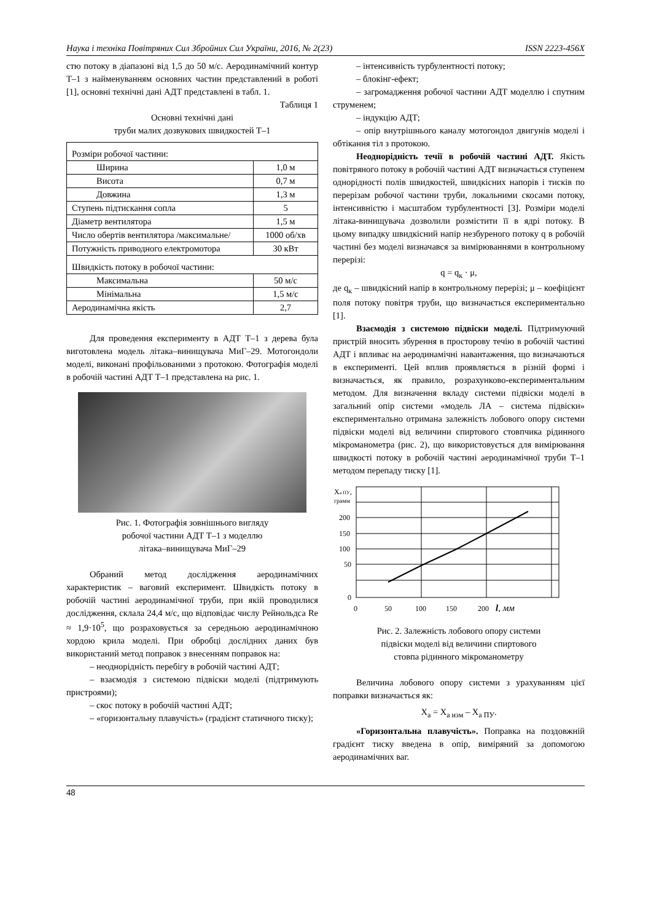Наука і техніка Повітряних Сил Збройних Сил України, 2016, № 2(23) ISSN 2223-456X
стю потоку в діапазоні від 1,5 до 50 м/с. Аеродинамічний контур Т–1 з найменуванням основних частин представлений в роботі [1], основні технічні дані АДТ представлені в табл. 1.
Таблиця 1
Основні технічні дані
труби малих дозвукових швидкостей Т–1
| Розміри робочої частини: | |
| Ширина | 1,0 м |
| Висота | 0,7 м |
| Довжина | 1,3 м |
| Ступень підтискання сопла | 5 |
| Діаметр вентилятора | 1,5 м |
| Число обертів вентилятора /максимальне/ | 1000 об/хв |
| Потужність приводного електромотора | 30 кВт |
| Швидкість потоку в робочої частини: | |
| Максимальна | 50 м/с |
| Мінімальна | 1,5 м/с |
| Аеродинамічна якість | 2,7 |
Для проведення експерименту в АДТ Т–1 з дерева була виготовлена модель літака–винищувача МиГ–29. Мотогондоли моделі, виконані профільованими з протокою. Фотографія моделі в робочій частині АДТ Т–1 представлена на рис. 1.
Рис. 1. Фотографія зовнішнього вигляду
робочої частини АДТ Т–1 з моделлю
літака–винищувача МиГ–29
Обраний метод дослідження аеродинамічних характеристик – ваговий експеримент. Швидкість потоку в робочій частині аеродинамічної труби, при якій проводилися дослідження, склала 24,4 м/с, що відповідає числу Рейнольдса Re ≈ 1,9·10<sup>5</sup>, що розраховується за середньою аеродинамічною хордою крила моделі. При обробці дослідних даних був використаний метод поправок з внесенням поправок на:
– неоднорідність перебігу в робочій частині АДТ;
– взаємодія з системою підвіски моделі (підтримують пристроями);
– скос потоку в робочій частині АДТ;
– «горизонтальну плавучість» (градієнт статичного тиску);
– інтенсивність турбулентності потоку;
– блокінг-ефект;
– загромадження робочої частини АДТ моделлю і спутним струменем;
– індукцію АДТ;
– опір внутрішнього каналу мотогондол двигунів моделі і обтікання тіл з протокою.
Неоднорідність течії в робочій частині АДТ. Якість повітряного потоку в робочій частині АДТ визначається ступенем однорідності полів швидкостей, швидкісних напорів і тисків по перерізам робочої частини труби, локальними скосами потоку, інтенсивністю і масштабом турбулентності [3]. Розміри моделі літака-винищувача дозволили розмістити її в ядрі потоку. В цьому випадку швидкісний напір незбуреного потоку q в робочій частині без моделі визначався за вимірюваннями в контрольному перерізі:
q = q<sub>к</sub> · μ,
де q<sub>к</sub> – швидкісний напір в контрольному перерізі; μ – коефіцієнт поля потоку повітря труби, що визначається експериментально [1].
Взаємодія з системою підвіски моделі. Підтримуючий пристрій вносить збурення в просторову течію в робочій частині АДТ і впливає на аеродинамічні навантаження, що визначаються в експерименті. Цей вплив проявляється в різній формі і визначається, як правило, розрахунково-експериментальним методом. Для визначення вкладу системи підвіски моделі в загальний опір системи «модель ЛА – система підвіски» експериментально отримана залежність лобового опору системи підвіски моделі від величини спиртового стовпчика рідинного мікроманометра (рис. 2), що використовується для вимірювання швидкості потоку в робочій частині аеродинамічної труби Т–1 методом перепаду тиску [1].
Xа ПУ,
грамм
200
150
100
50
0
0
50
100
150
200
l, мм
Рис. 2. Залежність лобового опору системи
підвіски моделі від величини спиртового
стовпа рідинного мікроманометру
Величина лобового опору системи з урахуванням цієї поправки визначається як:
X<sub>a</sub> = X<sub>a изм</sub> – X<sub>a ПУ</sub>.
«Горизонтальна плавучість». Поправка на поздовжній градієнт тиску введена в опір, виміряний за допомогою аеродинамічних ваг.
48